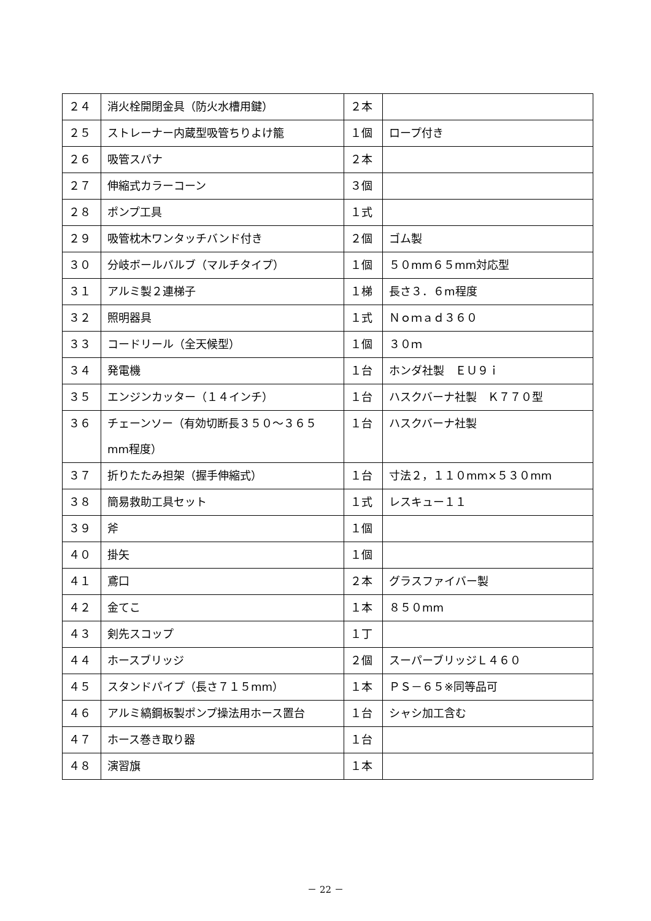| ２４ | 消火栓開閉金具（防火水槽用鍵） | ２本 | |
| ２５ | ストレーナー内蔵型吸管ちりよけ籠 | １個 | ロープ付き |
| ２６ | 吸管スパナ | ２本 | |
| ２７ | 伸縮式カラーコーン | ３個 | |
| ２８ | ポンプ工具 | １式 | |
| ２９ | 吸管枕木ワンタッチバンド付き | ２個 | ゴム製 |
| ３０ | 分岐ボールバルブ（マルチタイプ） | １個 | ５０mm６５mm対応型 |
| ３１ | アルミ製２連梯子 | １梯 | 長さ３．６m程度 |
| ３２ | 照明器具 | １式 | Ｎｏｍａｄ３６０ |
| ３３ | コードリール（全天候型） | １個 | ３０ｍ |
| ３４ | 発電機 | １台 | ホンダ社製 ＥＵ９ｉ |
| ３５ | エンジンカッター（１４インチ） | １台 | ハスクバーナ社製 Ｋ７７０型 |
| ３６ | チェーンソー（有効切断長３５０～３６５mm程度） | １台 | ハスクバーナ社製 |
| ３７ | 折りたたみ担架（握手伸縮式） | １台 | 寸法２，１１０mm×５３０mm |
| ３８ | 簡易救助工具セット | １式 | レスキュー１１ |
| ３９ | 斧 | １個 | |
| ４０ | 掛矢 | １個 | |
| ４１ | 鳶口 | ２本 | グラスファイバー製 |
| ４２ | 金てこ | １本 | ８５０mm |
| ４３ | 剣先スコップ | １丁 | |
| ４４ | ホースブリッジ | ２個 | スーパーブリッジＬ４６０ |
| ４５ | スタンドパイプ（長さ７１５mm） | １本 | ＰＳ－６５※同等品可 |
| ４６ | アルミ縞鋼板製ポンプ操法用ホース置台 | １台 | シャシ加工含む |
| ４７ | ホース巻き取り器 | １台 | |
| ４８ | 演習旗 | １本 | |
－ 22 －